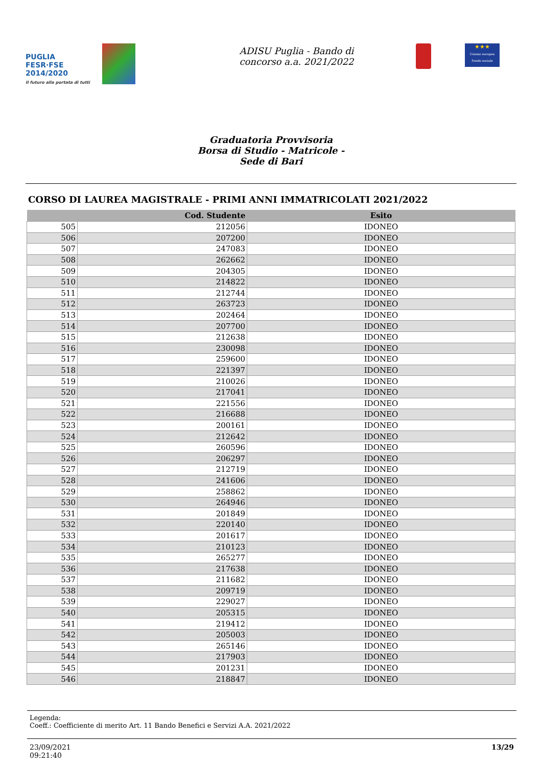PUGLIA FESR·FSE 2014/2020
Il futuro alla portata di tutti
ADISU Puglia - Bando di
concorso a.a. 2021/2022
★★★
Unione europea Fondo sociale europeo
Graduatoria Provvisoria
Borsa di Studio - Matricole -
Sede di Bari
CORSO DI LAUREA MAGISTRALE - PRIMI ANNI IMMATRICOLATI 2021/2022
| | Cod. Studente | Esito |
| --- | --- | --- |
| 505 | 212056 | IDONEO |
| 506 | 207200 | IDONEO |
| 507 | 247083 | IDONEO |
| 508 | 262662 | IDONEO |
| 509 | 204305 | IDONEO |
| 510 | 214822 | IDONEO |
| 511 | 212744 | IDONEO |
| 512 | 263723 | IDONEO |
| 513 | 202464 | IDONEO |
| 514 | 207700 | IDONEO |
| 515 | 212638 | IDONEO |
| 516 | 230098 | IDONEO |
| 517 | 259600 | IDONEO |
| 518 | 221397 | IDONEO |
| 519 | 210026 | IDONEO |
| 520 | 217041 | IDONEO |
| 521 | 221556 | IDONEO |
| 522 | 216688 | IDONEO |
| 523 | 200161 | IDONEO |
| 524 | 212642 | IDONEO |
| 525 | 260596 | IDONEO |
| 526 | 206297 | IDONEO |
| 527 | 212719 | IDONEO |
| 528 | 241606 | IDONEO |
| 529 | 258862 | IDONEO |
| 530 | 264946 | IDONEO |
| 531 | 201849 | IDONEO |
| 532 | 220140 | IDONEO |
| 533 | 201617 | IDONEO |
| 534 | 210123 | IDONEO |
| 535 | 265277 | IDONEO |
| 536 | 217638 | IDONEO |
| 537 | 211682 | IDONEO |
| 538 | 209719 | IDONEO |
| 539 | 229027 | IDONEO |
| 540 | 205315 | IDONEO |
| 541 | 219412 | IDONEO |
| 542 | 205003 | IDONEO |
| 543 | 265146 | IDONEO |
| 544 | 217903 | IDONEO |
| 545 | 201231 | IDONEO |
| 546 | 218847 | IDONEO |
Legenda:
Coeff.: Coefficiente di merito Art. 11 Bando Benefici e Servizi A.A. 2021/2022
23/09/2021
09:21:40
13/29